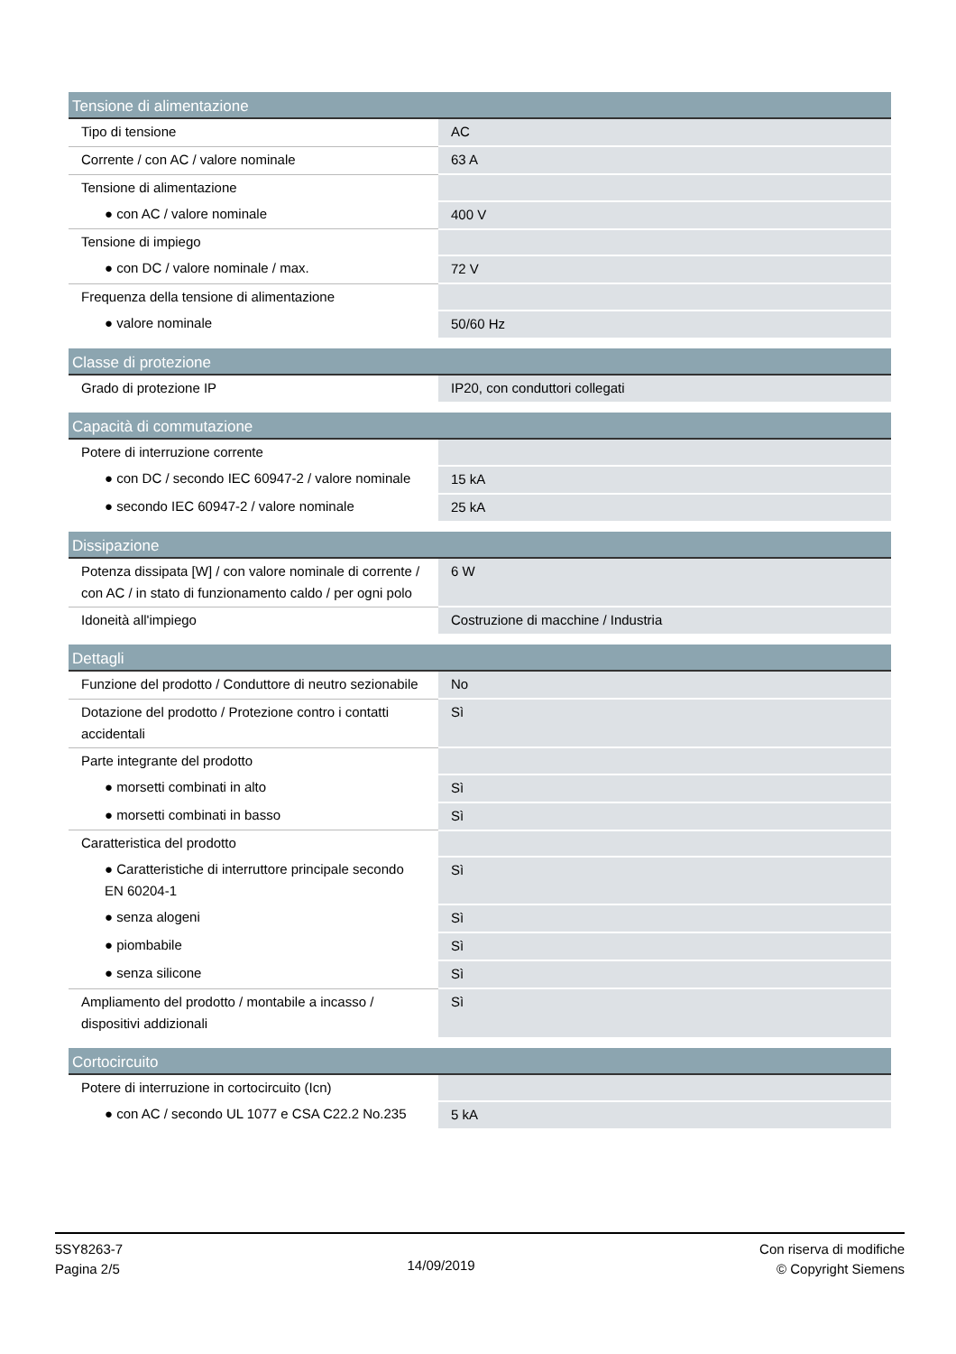| Tensione di alimentazione | |
| --- | --- |
| Tipo di tensione | AC |
| Corrente / con AC / valore nominale | 63 A |
| Tensione di alimentazione | |
| ● con AC / valore nominale | 400 V |
| Tensione di impiego | |
| ● con DC / valore nominale / max. | 72 V |
| Frequenza della tensione di alimentazione | |
| ● valore nominale | 50/60 Hz |
| Classe di protezione | |
| --- | --- |
| Grado di protezione IP | IP20, con conduttori collegati |
| Capacità di commutazione | |
| --- | --- |
| Potere di interruzione corrente | |
| ● con DC / secondo IEC 60947-2 / valore nominale | 15 kA |
| ● secondo IEC 60947-2 / valore nominale | 25 kA |
| Dissipazione | |
| --- | --- |
| Potenza dissipata [W] / con valore nominale di corrente / con AC / in stato di funzionamento caldo / per ogni polo | 6 W |
| Idoneità all'impiego | Costruzione di macchine / Industria |
| Dettagli | |
| --- | --- |
| Funzione del prodotto / Conduttore di neutro sezionabile | No |
| Dotazione del prodotto / Protezione contro i contatti accidentali | Sì |
| Parte integrante del prodotto | |
| ● morsetti combinati in alto | Sì |
| ● morsetti combinati in basso | Sì |
| Caratteristica del prodotto | |
| ● Caratteristiche di interruttore principale secondo EN 60204-1 | Sì |
| ● senza alogeni | Sì |
| ● piombabile | Sì |
| ● senza silicone | Sì |
| Ampliamento del prodotto / montabile a incasso / dispositivi addizionali | Sì |
| Cortocircuito | |
| --- | --- |
| Potere di interruzione in cortocircuito (Icn) | |
| ● con AC / secondo UL 1077 e CSA C22.2 No.235 | 5 kA |
5SY8263-7
Pagina 2/5
14/09/2019
Con riserva di modifiche
© Copyright Siemens